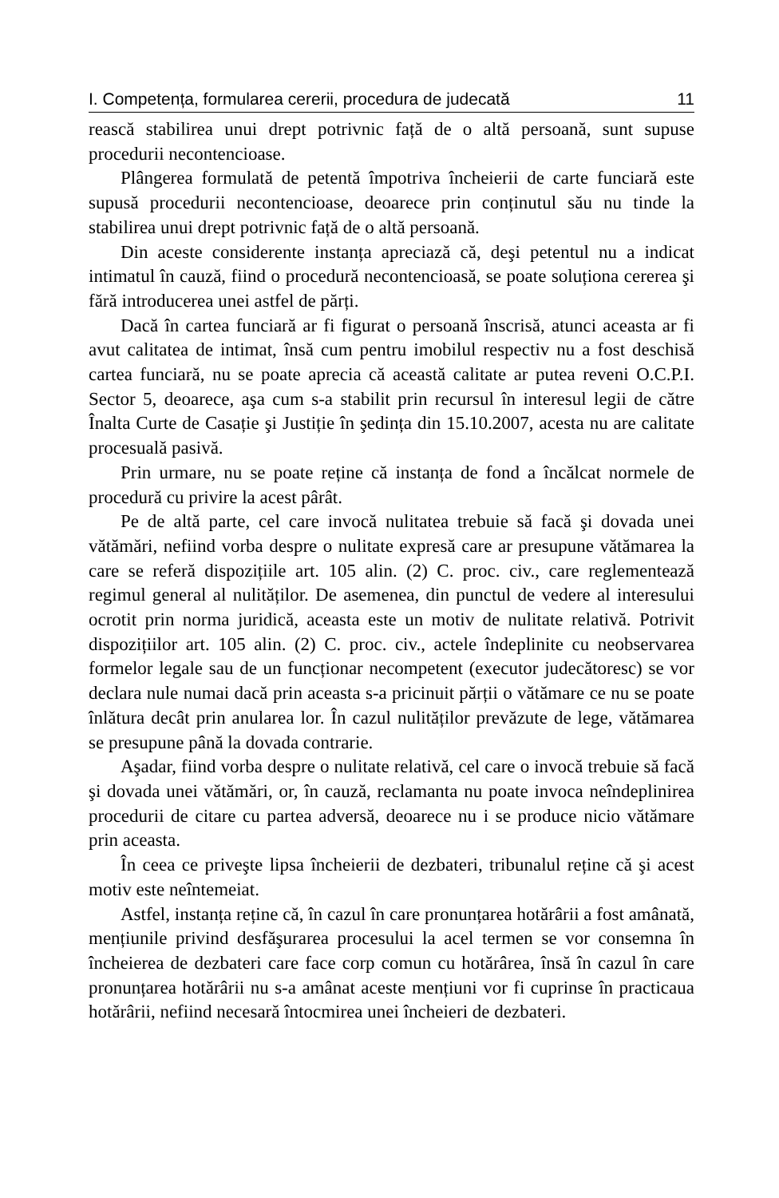I. Competența, formularea cererii, procedura de judecată 11
rească stabilirea unui drept potrivnic față de o altă persoană, sunt supuse procedurii necontencioase.
Plângerea formulată de petentă împotriva încheierii de carte funciară este supusă procedurii necontencioase, deoarece prin conținutul său nu tinde la stabilirea unui drept potrivnic față de o altă persoană.
Din aceste considerente instanța apreciază că, deşi petentul nu a indicat intimatul în cauză, fiind o procedură necontencioasă, se poate soluționa cererea şi fără introducerea unei astfel de părți.
Dacă în cartea funciară ar fi figurat o persoană înscrisă, atunci aceasta ar fi avut calitatea de intimat, însă cum pentru imobilul respectiv nu a fost deschisă cartea funciară, nu se poate aprecia că această calitate ar putea reveni O.C.P.I. Sector 5, deoarece, aşa cum s-a stabilit prin recursul în interesul legii de către Înalta Curte de Casație şi Justiție în şedința din 15.10.2007, acesta nu are calitate procesuală pasivă.
Prin urmare, nu se poate reține că instanța de fond a încălcat normele de procedură cu privire la acest pârât.
Pe de altă parte, cel care invocă nulitatea trebuie să facă şi dovada unei vătămări, nefiind vorba despre o nulitate expresă care ar presupune vătămarea la care se referă dispozițiile art. 105 alin. (2) C. proc. civ., care reglementează regimul general al nulităților. De asemenea, din punctul de vedere al interesului ocrotit prin norma juridică, aceasta este un motiv de nulitate relativă. Potrivit dispozițiilor art. 105 alin. (2) C. proc. civ., actele îndeplinite cu neobservarea formelor legale sau de un funcționar necompetent (executor judecătoresc) se vor declara nule numai dacă prin aceasta s-a pricinuit părții o vătămare ce nu se poate înlătura decât prin anularea lor. În cazul nulităților prevăzute de lege, vătămarea se presupune până la dovada contrarie.
Aşadar, fiind vorba despre o nulitate relativă, cel care o invocă trebuie să facă şi dovada unei vătămări, or, în cauză, reclamanta nu poate invoca neîndeplinirea procedurii de citare cu partea adversă, deoarece nu i se produce nicio vătămare prin aceasta.
În ceea ce priveşte lipsa încheierii de dezbateri, tribunalul reține că şi acest motiv este neîntemeiat.
Astfel, instanța reține că, în cazul în care pronunțarea hotărârii a fost amânată, mențiunile privind desfăşurarea procesului la acel termen se vor consemna în încheierea de dezbateri care face corp comun cu hotărârea, însă în cazul în care pronunțarea hotărârii nu s-a amânat aceste mențiuni vor fi cuprinse în practicaua hotărârii, nefiind necesară întocmirea unei încheieri de dezbateri.